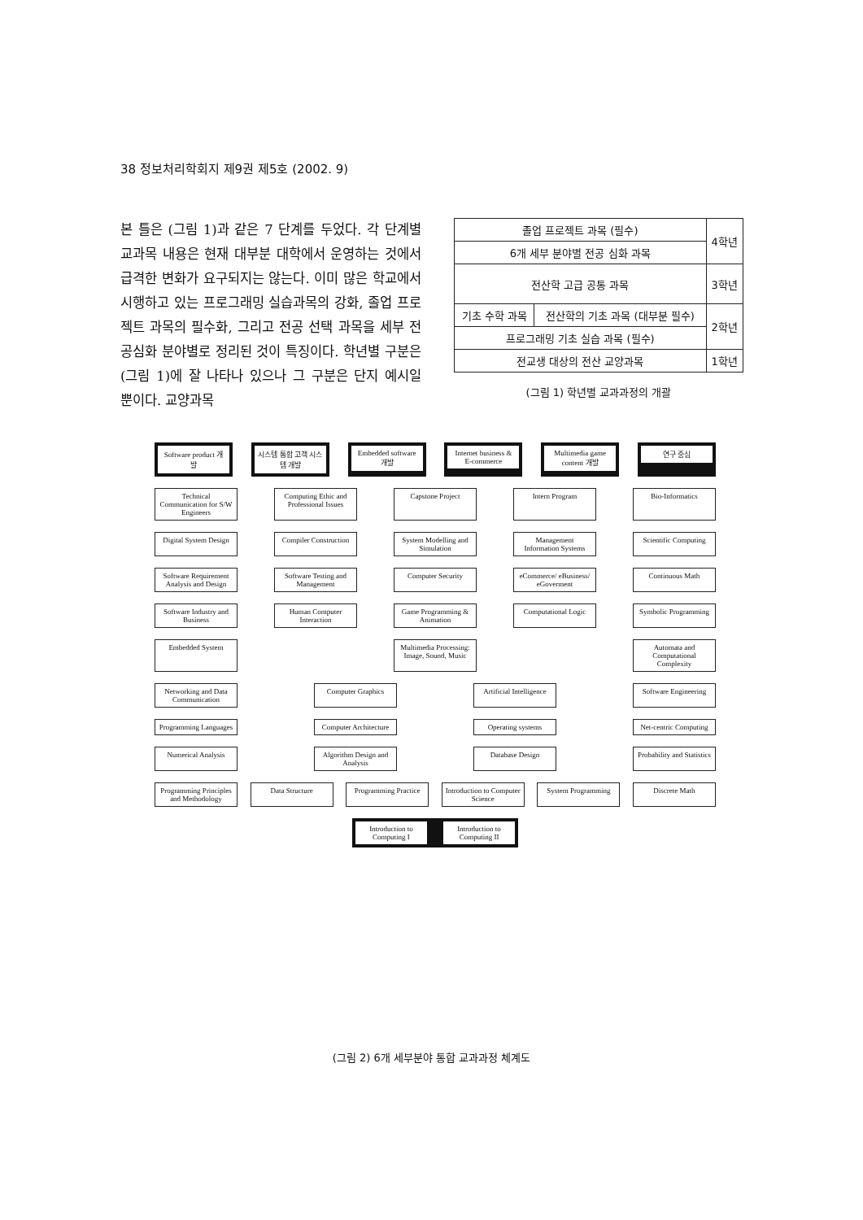38 정보처리학회지 제9권 제5호 (2002. 9)
본 틀은 (그림 1)과 같은 7 단계를 두었다. 각 단계별 교과목 내용은 현재 대부분 대학에서 운영하는 것에서 급격한 변화가 요구되지는 않는다. 이미 많은 학교에서 시행하고 있는 프로그래밍 실습과목의 강화, 졸업 프로젝트 과목의 필수화, 그리고 전공 선택 과목을 세부 전공심화 분야별로 정리된 것이 특징이다. 학년별 구분은 (그림 1)에 잘 나타나 있으나 그 구분은 단지 예시일 뿐이다. 교양과목
| 졸업 프로젝트 과목 (필수) | | 4학년 |
| 6개 세부 분야별 전공 심화 과목 | | |
| 전산학 고급 공통 과목 | | 3학년 |
| 기초 수학 과목 | 전산학의 기초 과목 (대부분 필수) | 2학년 |
| 프로그래밍 기초 실습 과목 (필수) | | |
| 전교생 대상의 전산 교양과목 | | 1학년 |
(그림 1) 학년별 교과과정의 개괄
Software product 개발 시스템 통합 고객 시스템 개발 Embedded software 개발 Internet business & E-commerce Multimedia game content 개발 연구 중심
Technical Communication for S/W Engineers
Computing Ethic and Professional Issues
Capstone Project Intern Program Bio-Informatics
Digital System Design
Compiler Construction
System Modelling and Simulation
Management Information Systems
Scientific Computing
Software Requirement Analysis and Design
Software Testing and Management
Computer Security eCommerce/ eBusiness/ eGoverment
Continuous Math
Software Industry and Business
Human Computer Interaction
Game Programming & Animation
Computational Logic
Symbolic Programming
Embedded System Multimedia Processing: Image, Sound, Music
Automata and Computational Complexity
Networking and Data Communication
Computer Graphics Artificial Intelligence
Software Engineering
Programming Languages
Computer Architecture
Operating systems Net-centric Computing
Numerical Analysis
Algorithm Design and Analysis
Database Design Probability and Statistics
Programming Principles and Methodology
Data Structure Programming Practice
Introduction to Computer Science
System Programming
Discrete Math
Introduction to Computing I
Introduction to Computing II
(그림 2) 6개 세부분야 통합 교과과정 체계도